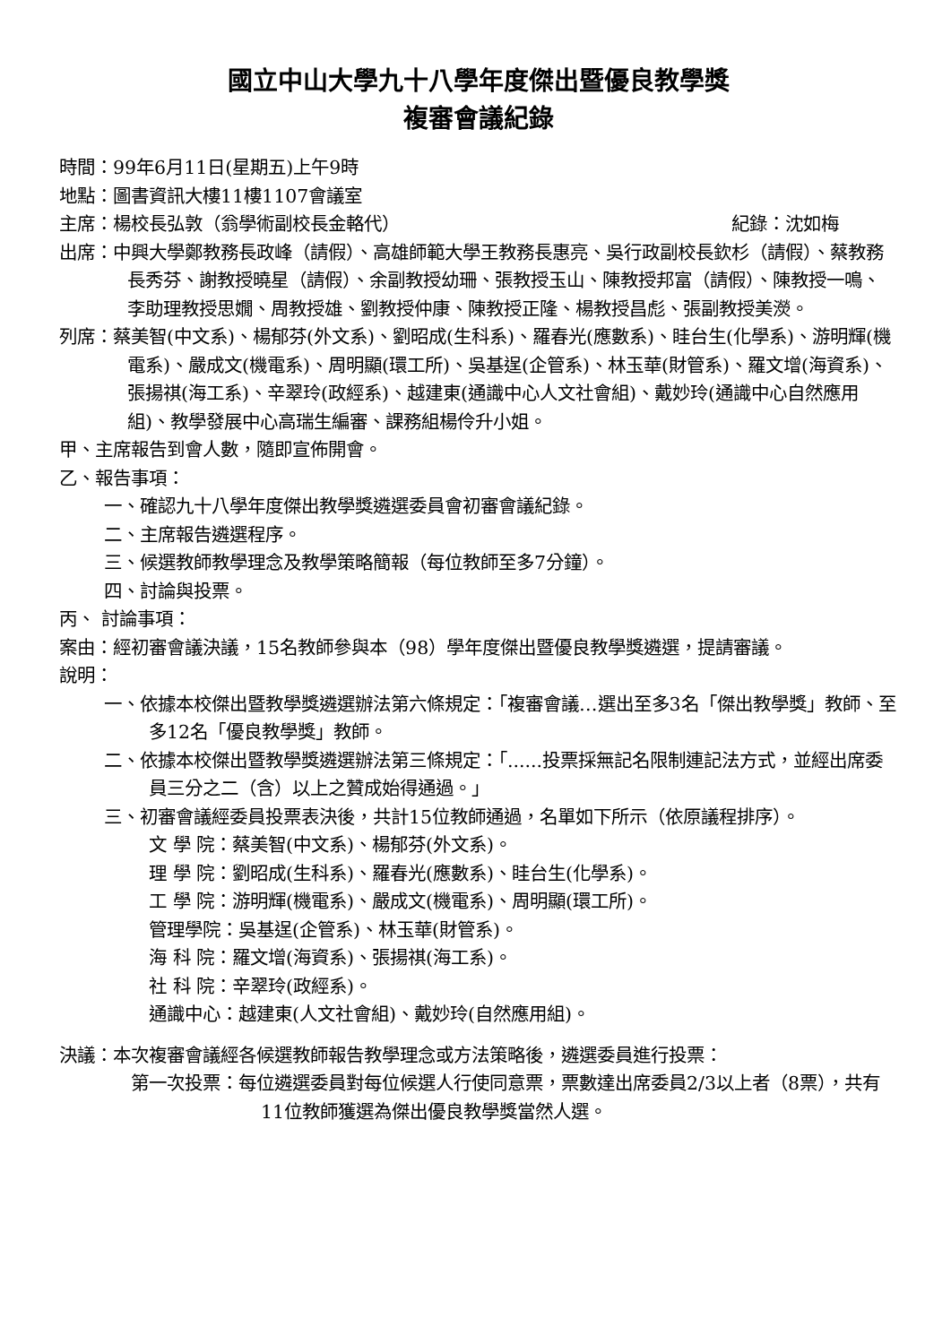國立中山大學九十八學年度傑出暨優良教學獎
複審會議紀錄
時間：99年6月11日(星期五)上午9時
地點：圖書資訊大樓11樓1107會議室
主席：楊校長弘敦（翁學術副校長金輅代） 紀錄：沈如梅
出席：中興大學鄭教務長政峰（請假）、高雄師範大學王教務長惠亮、吳行政副校長欽杉（請假）、蔡教務長秀芬、謝教授曉星（請假）、余副教授幼珊、張教授玉山、陳教授邦富（請假）、陳教授一鳴、李助理教授思嫺、周教授雄、劉教授仲康、陳教授正隆、楊教授昌彪、張副教授美濙。
列席：蔡美智(中文系)、楊郁芬(外文系)、劉昭成(生科系)、羅春光(應數系)、眭台生(化學系)、游明輝(機電系)、嚴成文(機電系)、周明顯(環工所)、吳基逞(企管系)、林玉華(財管系)、羅文增(海資系)、張揚祺(海工系)、辛翠玲(政經系)、越建東(通識中心人文社會組)、戴妙玲(通識中心自然應用組)、教學發展中心高瑞生編審、課務組楊伶升小姐。
甲、主席報告到會人數，隨即宣佈開會。
乙、報告事項：
一、確認九十八學年度傑出教學獎遴選委員會初審會議紀錄。
二、主席報告遴選程序。
三、候選教師教學理念及教學策略簡報（每位教師至多7分鐘）。
四、討論與投票。
丙、 討論事項：
案由：經初審會議決議，15名教師參與本（98）學年度傑出暨優良教學獎遴選，提請審議。
說明：
一、依據本校傑出暨教學獎遴選辦法第六條規定：「複審會議…選出至多3名「傑出教學獎」教師、至多12名「優良教學獎」教師。
二、依據本校傑出暨教學獎遴選辦法第三條規定：「......投票採無記名限制連記法方式，並經出席委員三分之二（含）以上之贊成始得通過。」
三、初審會議經委員投票表決後，共計15位教師通過，名單如下所示（依原議程排序）。
文 學 院：蔡美智(中文系)、楊郁芬(外文系)。
理 學 院：劉昭成(生科系)、羅春光(應數系)、眭台生(化學系)。
工 學 院：游明輝(機電系)、嚴成文(機電系)、周明顯(環工所)。
管理學院：吳基逞(企管系)、林玉華(財管系)。
海 科 院：羅文增(海資系)、張揚祺(海工系)。
社 科 院：辛翠玲(政經系)。
通識中心：越建東(人文社會組)、戴妙玲(自然應用組)。
決議：本次複審會議經各候選教師報告教學理念或方法策略後，遴選委員進行投票：
第一次投票：每位遴選委員對每位候選人行使同意票，票數達出席委員2/3以上者（8票），共有11位教師獲選為傑出優良教學獎當然人選。